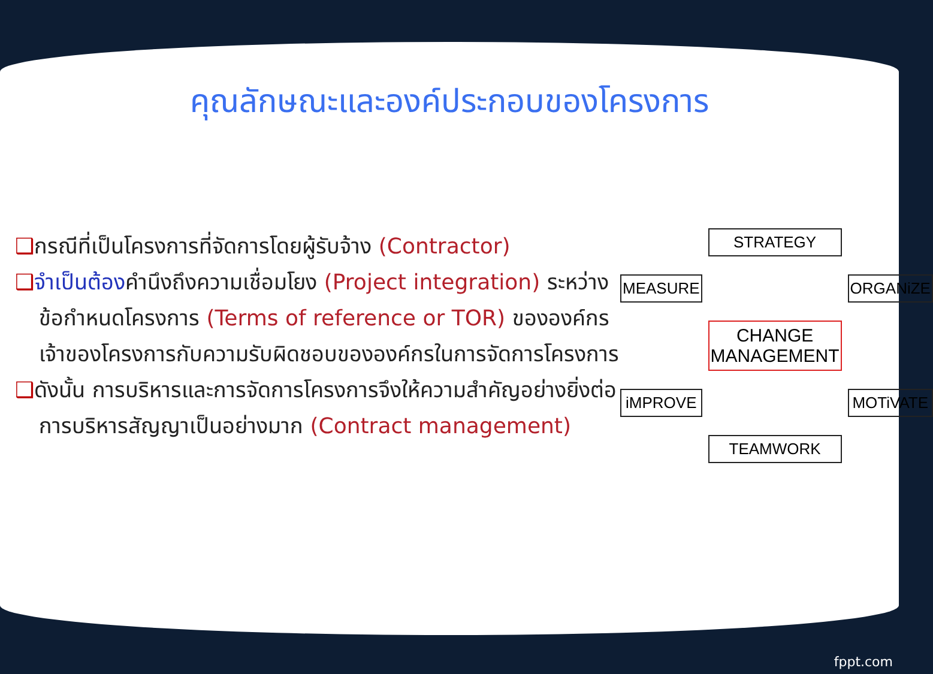คุณลักษณะและองค์ประกอบของโครงการ
❑กรณีที่เป็นโครงการที่จัดการโดยผู้รับจ้าง (Contractor)
❑จำเป็นต้องคำนึงถึงความเชื่อมโยง (Project integration) ระหว่างข้อกำหนดโครงการ (Terms of reference or TOR) ขององค์กรเจ้าของโครงการกับความรับผิดชอบขององค์กรในการจัดการโครงการ
❑ดังนั้น การบริหารและการจัดการโครงการจึงให้ความสำคัญอย่างยิ่งต่อ การบริหารสัญญาเป็นอย่างมาก (Contract management)
STRATEGY
MEASURE
ORGANiZE
CHANGE MANAGEMENT
iMPROVE
MOTiVATE
TEAMWORK
fppt.com